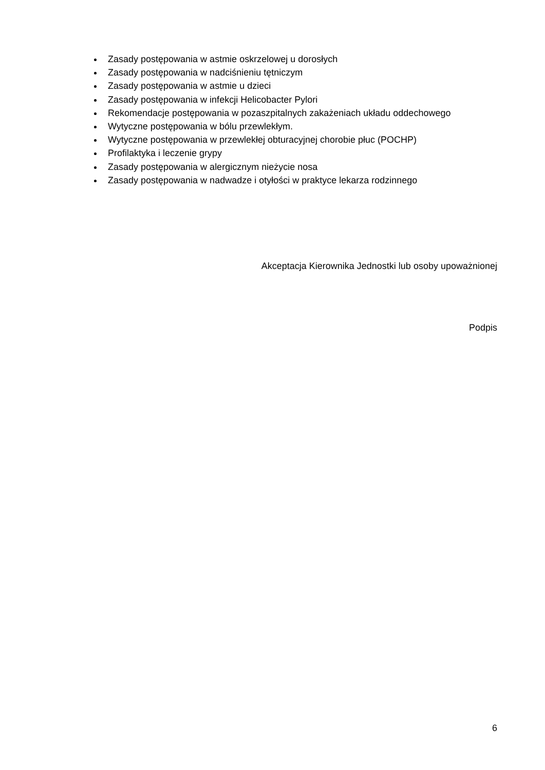Zasady postępowania w astmie oskrzelowej u dorosłych
Zasady postępowania w nadciśnieniu tętniczym
Zasady postępowania w astmie u dzieci
Zasady postępowania w infekcji Helicobacter Pylori
Rekomendacje postępowania w pozaszpitalnych zakażeniach układu oddechowego
Wytyczne postępowania w bólu przewlekłym.
Wytyczne postępowania w przewlekłej obturacyjnej chorobie płuc (POCHP)
Profilaktyka i leczenie grypy
Zasady postępowania w alergicznym nieżycie nosa
Zasady postępowania w nadwadze i otyłości w praktyce lekarza rodzinnego
Akceptacja Kierownika Jednostki lub osoby upoważnionej
Podpis
6